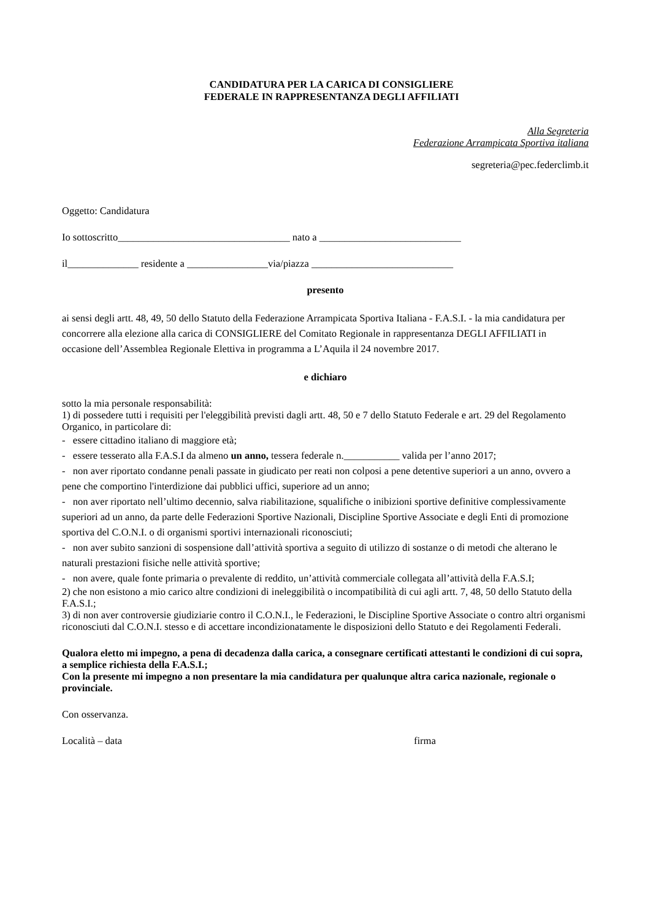CANDIDATURA PER LA CARICA DI CONSIGLIERE
FEDERALE IN RAPPRESENTANZA DEGLI AFFILIATI
Alla Segreteria
Federazione Arrampicata Sportiva italiana
segreteria@pec.federclimb.it
Oggetto: Candidatura
Io sottoscritto__________________________________ nato a ____________________________
il______________ residente a ________________via/piazza ____________________________
presento
ai sensi degli artt. 48, 49, 50 dello Statuto della Federazione Arrampicata Sportiva Italiana - F.A.S.I. - la mia candidatura per concorrere alla elezione alla carica di CONSIGLIERE del Comitato Regionale in rappresentanza DEGLI AFFILIATI in occasione dell’Assemblea Regionale Elettiva in programma a L’Aquila il 24 novembre 2017.
e dichiaro
sotto la mia personale responsabilità:
1) di possedere tutti i requisiti per l'eleggibilità previsti dagli artt. 48, 50 e 7 dello Statuto Federale e art. 29 del Regolamento Organico, in particolare di:
- essere cittadino italiano di maggiore età;
- essere tesserato alla F.A.S.I da almeno un anno, tessera federale n.___________ valida per l’anno 2017;
- non aver riportato condanne penali passate in giudicato per reati non colposi a pene detentive superiori a un anno, ovvero a pene che comportino l'interdizione dai pubblici uffici, superiore ad un anno;
- non aver riportato nell’ultimo decennio, salva riabilitazione, squalifiche o inibizioni sportive definitive complessivamente superiori ad un anno, da parte delle Federazioni Sportive Nazionali, Discipline Sportive Associate e degli Enti di promozione sportiva del C.O.N.I. o di organismi sportivi internazionali riconosciuti;
- non aver subito sanzioni di sospensione dall’attività sportiva a seguito di utilizzo di sostanze o di metodi che alterano le naturali prestazioni fisiche nelle attività sportive;
- non avere, quale fonte primaria o prevalente di reddito, un’attività commerciale collegata all’attività della F.A.S.I;
2) che non esistono a mio carico altre condizioni di ineleggibilità o incompatibilità di cui agli artt. 7, 48, 50 dello Statuto della F.A.S.I.;
3) di non aver controversie giudiziarie contro il C.O.N.I., le Federazioni, le Discipline Sportive Associate o contro altri organismi riconosciuti dal C.O.N.I. stesso e di accettare incondizionatamente le disposizioni dello Statuto e dei Regolamenti Federali.
Qualora eletto mi impegno, a pena di decadenza dalla carica, a consegnare certificati attestanti le condizioni di cui sopra, a semplice richiesta della F.A.S.I.;
Con la presente mi impegno a non presentare la mia candidatura per qualunque altra carica nazionale, regionale o provinciale.
Con osservanza.
Località – data firma